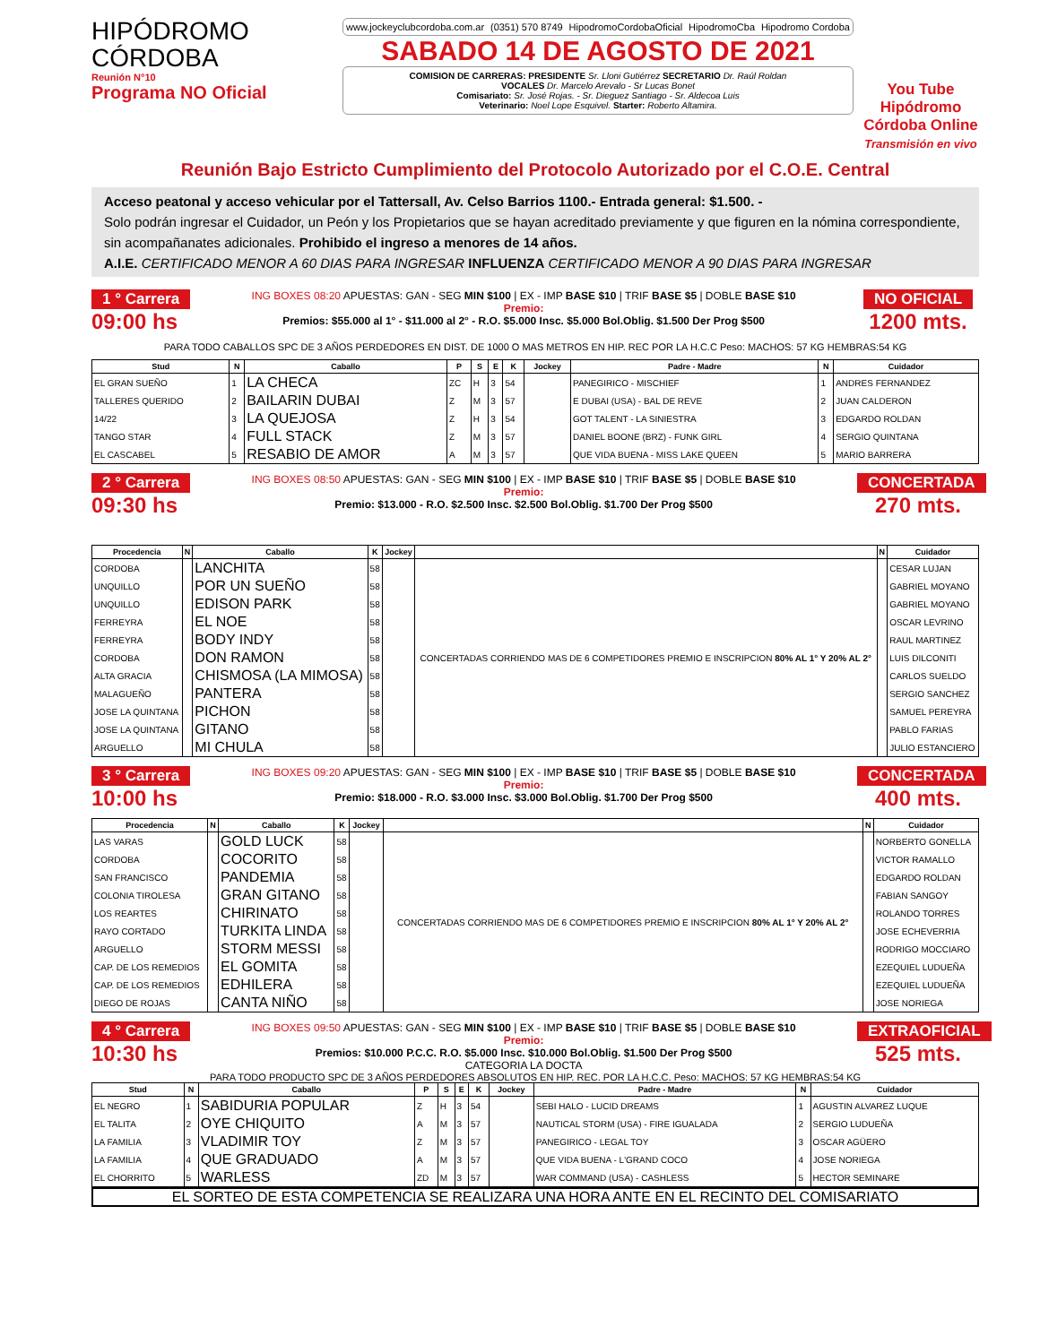HIPÓDROMO
CÓRDOBA
Reunión N°10
Programa NO Oficial
www.jockeyclubcordoba.com.ar (0351) 570 8749 HipodromoCordobaOficial HipodromoCba Hipodromo Cordoba
SABADO 14 DE AGOSTO DE 2021
COMISION DE CARRERAS: PRESIDENTE Sr. Lloni Gutiérrez SECRETARIO Dr. Raúl Roldan
VOCALES Dr. Marcelo Arevalo - Sr Lucas Bonet
Comisariato: Sr. José Rojas. - Sr. Dieguez Santiago - Sr. Aldecoa Luis
Veterinario: Noel Lope Esquivel. Starter: Roberto Altamira.
You Tube Hipódromo Córdoba Online Transmisión en vivo
Reunión Bajo Estricto Cumplimiento del Protocolo Autorizado por el C.O.E. Central
Acceso peatonal y acceso vehicular por el Tattersall, Av. Celso Barrios 1100.- Entrada general: $1.500. -
Solo podrán ingresar el Cuidador, un Peón y los Propietarios que se hayan acreditado previamente y que figuren en la nómina correspondiente, sin acompañanates adicionales. Prohibido el ingreso a menores de 14 años.
A.I.E. CERTIFICADO MENOR A 60 DIAS PARA INGRESAR INFLUENZA CERTIFICADO MENOR A 90 DIAS PARA INGRESAR
1 ° Carrera
09:00 hs
ING BOXES 08:20 APUESTAS: GAN - SEG MIN $100 | EX - IMP BASE $10 | TRIF BASE $5 | DOBLE BASE $10
Premio:
Premios: $55.000 al 1° - $11.000 al 2° - R.O. $5.000 Insc. $5.000 Bol.Oblig. $1.500 Der Prog $500
NO OFICIAL
1200 mts.
PARA TODO CABALLOS SPC DE 3 AÑOS PERDEDORES EN DIST. DE 1000 O MAS METROS EN HIP. REC POR LA H.C.C Peso: MACHOS: 57 KG HEMBRAS:54 KG
| Stud | N | Caballo | P | S | E | K | Jockey | Padre - Madre | N | Cuidador |
| --- | --- | --- | --- | --- | --- | --- | --- | --- | --- | --- |
| EL GRAN SUEÑO | 1 | LA CHECA | ZC | H | 3 | 54 | | PANEGIRICO - MISCHIEF | 1 | ANDRES FERNANDEZ |
| TALLERES QUERIDO | 2 | BAILARIN DUBAI | Z | M | 3 | 57 | | E DUBAI (USA) - BAL DE REVE | 2 | JUAN CALDERON |
| 14/22 | 3 | LA QUEJOSA | Z | H | 3 | 54 | | GOT TALENT - LA SINIESTRA | 3 | EDGARDO ROLDAN |
| TANGO STAR | 4 | FULL STACK | Z | M | 3 | 57 | | DANIEL BOONE (BRZ) - FUNK GIRL | 4 | SERGIO QUINTANA |
| EL CASCABEL | 5 | RESABIO DE AMOR | A | M | 3 | 57 | | QUE VIDA BUENA - MISS LAKE QUEEN | 5 | MARIO BARRERA |
2 ° Carrera
09:30 hs
ING BOXES 08:50 APUESTAS: GAN - SEG MIN $100 | EX - IMP BASE $10 | TRIF BASE $5 | DOBLE BASE $10
Premio:
Premio: $13.000 - R.O. $2.500 Insc. $2.500 Bol.Oblig. $1.700 Der Prog $500
CONCERTADA
270 mts.
| Procedencia | N | Caballo | K | Jockey | | N | Cuidador |
| --- | --- | --- | --- | --- | --- | --- | --- |
| CORDOBA | | LANCHITA | 58 | | CONCERTADAS CORRIENDO MAS DE 6 COMPETIDORES PREMIO E INSCRIPCION 80% AL 1° Y 20% AL 2° | | CESAR LUJAN |
| UNQUILLO | | POR UN SUEÑO | 58 | | | | GABRIEL MOYANO |
| UNQUILLO | | EDISON PARK | 58 | | | | GABRIEL MOYANO |
| FERREYRA | | EL NOE | 58 | | | | OSCAR LEVRINO |
| FERREYRA | | BODY INDY | 58 | | | | RAUL MARTINEZ |
| CORDOBA | | DON RAMON | 58 | | | | LUIS DILCONITI |
| ALTA GRACIA | | CHISMOSA (LA MIMOSA) | 58 | | | | CARLOS SUELDO |
| MALAGUEÑO | | PANTERA | 58 | | | | SERGIO SANCHEZ |
| JOSE LA QUINTANA | | PICHON | 58 | | | | SAMUEL PEREYRA |
| JOSE LA QUINTANA | | GITANO | 58 | | | | PABLO FARIAS |
| ARGUELLO | | MI CHULA | 58 | | | | JULIO ESTANCIERO |
3 ° Carrera
10:00 hs
ING BOXES 09:20 APUESTAS: GAN - SEG MIN $100 | EX - IMP BASE $10 | TRIF BASE $5 | DOBLE BASE $10
Premio:
Premio: $18.000 - R.O. $3.000 Insc. $3.000 Bol.Oblig. $1.700 Der Prog $500
CONCERTADA
400 mts.
| Procedencia | N | Caballo | K | Jockey | | N | Cuidador |
| --- | --- | --- | --- | --- | --- | --- | --- |
| LAS VARAS | | GOLD LUCK | 58 | | CONCERTADAS CORRIENDO MAS DE 6 COMPETIDORES PREMIO E INSCRIPCION 80% AL 1° Y 20% AL 2° | | NORBERTO GONELLA |
| CORDOBA | | COCORITO | 58 | | | | VICTOR RAMALLO |
| SAN FRANCISCO | | PANDEMIA | 58 | | | | EDGARDO ROLDAN |
| COLONIA TIROLESA | | GRAN GITANO | 58 | | | | FABIAN SANGOY |
| LOS REARTES | | CHIRINATO | 58 | | | | ROLANDO TORRES |
| RAYO CORTADO | | TURKITA LINDA | 58 | | | | JOSE ECHEVERRIA |
| ARGUELLO | | STORM MESSI | 58 | | | | RODRIGO MOCCIARO |
| CAP. DE LOS REMEDIOS | | EL GOMITA | 58 | | | | EZEQUIEL LUDUEÑA |
| CAP. DE LOS REMEDIOS | | EDHILERA | 58 | | | | EZEQUIEL LUDUEÑA |
| DIEGO DE ROJAS | | CANTA NIÑO | 58 | | | | JOSE NORIEGA |
4 ° Carrera
10:30 hs
ING BOXES 09:50 APUESTAS: GAN - SEG MIN $100 | EX - IMP BASE $10 | TRIF BASE $5 | DOBLE BASE $10
Premio:
Premios: $10.000 P.C.C. R.O. $5.000 Insc. $10.000 Bol.Oblig. $1.500 Der Prog $500
CATEGORIA LA DOCTA
EXTRAOFICIAL
525 mts.
PARA TODO PRODUCTO SPC DE 3 AÑOS PERDEDORES ABSOLUTOS EN HIP. REC. POR LA H.C.C. Peso: MACHOS: 57 KG HEMBRAS:54 KG
| Stud | N | Caballo | P | S | E | K | Jockey | Padre - Madre | N | Cuidador |
| --- | --- | --- | --- | --- | --- | --- | --- | --- | --- | --- |
| EL NEGRO | 1 | SABIDURIA POPULAR | Z | H | 3 | 54 | | SEBI HALO - LUCID DREAMS | 1 | AGUSTIN ALVAREZ LUQUE |
| EL TALITA | 2 | OYE CHIQUITO | A | M | 3 | 57 | | NAUTICAL STORM (USA) - FIRE IGUALADA | 2 | SERGIO LUDUEÑA |
| LA FAMILIA | 3 | VLADIMIR TOY | Z | M | 3 | 57 | | PANEGIRICO - LEGAL TOY | 3 | OSCAR AGÜERO |
| LA FAMILIA | 4 | QUE GRADUADO | A | M | 3 | 57 | | QUE VIDA BUENA - L'GRAND COCO | 4 | JOSE NORIEGA |
| EL CHORRITO | 5 | WARLESS | ZD | M | 3 | 57 | | WAR COMMAND (USA) - CASHLESS | 5 | HECTOR SEMINARE |
EL SORTEO DE ESTA COMPETENCIA SE REALIZARA UNA HORA ANTE EN EL RECINTO DEL COMISARIATO